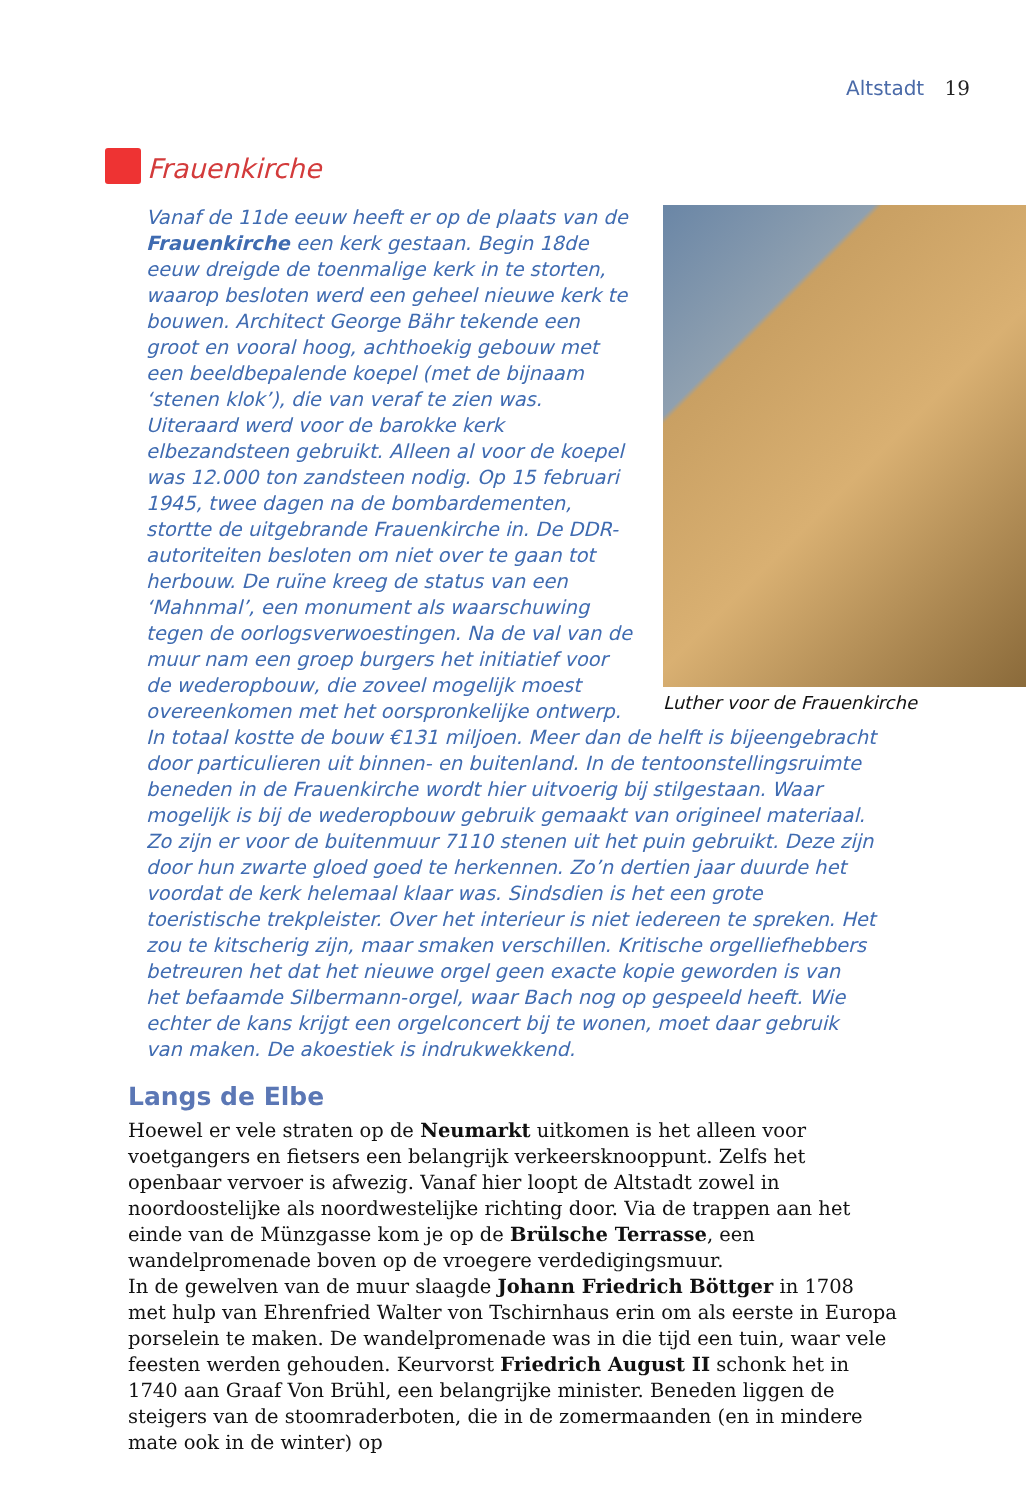Altstadt 19
Frauenkirche
Luther voor de Frauenkirche
Vanaf de 11de eeuw heeft er op de plaats van de Frauenkirche een kerk gestaan. Begin 18de eeuw dreigde de toenmalige kerk in te storten, waarop besloten werd een geheel nieuwe kerk te bouwen. Architect George Bähr tekende een groot en vooral hoog, achthoekig gebouw met een beeldbepalende koepel (met de bijnaam ‘stenen klok’), die van veraf te zien was. Uiteraard werd voor de barokke kerk elbezandsteen gebruikt. Alleen al voor de koepel was 12.000 ton zandsteen nodig. Op 15 februari 1945, twee dagen na de bombardementen, stortte de uitgebrande Frauenkirche in. De DDR-autoriteiten besloten om niet over te gaan tot herbouw. De ruïne kreeg de status van een ‘Mahnmal’, een monument als waarschuwing tegen de oorlogsverwoestingen. Na de val van de muur nam een groep burgers het initiatief voor de wederopbouw, die zoveel mogelijk moest overeenkomen met het oorspronkelijke ontwerp. In totaal kostte de bouw €131 miljoen. Meer dan de helft is bijeengebracht door particulieren uit binnen- en buitenland. In de tentoonstellingsruimte beneden in de Frauenkirche wordt hier uitvoerig bij stilgestaan. Waar mogelijk is bij de wederopbouw gebruik gemaakt van origineel materiaal. Zo zijn er voor de buitenmuur 7110 stenen uit het puin gebruikt. Deze zijn door hun zwarte gloed goed te herkennen. Zo’n dertien jaar duurde het voordat de kerk helemaal klaar was. Sindsdien is het een grote toeristische trekpleister. Over het interieur is niet iedereen te spreken. Het zou te kitscherig zijn, maar smaken verschillen. Kritische orgelliefhebbers betreuren het dat het nieuwe orgel geen exacte kopie geworden is van het befaamde Silbermann-orgel, waar Bach nog op gespeeld heeft. Wie echter de kans krijgt een orgelconcert bij te wonen, moet daar gebruik van maken. De akoestiek is indrukwekkend.
Langs de Elbe
Hoewel er vele straten op de Neumarkt uitkomen is het alleen voor voetgangers en fietsers een belangrijk verkeersknooppunt. Zelfs het openbaar vervoer is afwezig. Vanaf hier loopt de Altstadt zowel in noordoostelijke als noordwestelijke richting door. Via de trappen aan het einde van de Münzgasse kom je op de Brülsche Terrasse, een wandelpromenade boven op de vroegere verdedigingsmuur.
In de gewelven van de muur slaagde Johann Friedrich Böttger in 1708 met hulp van Ehrenfried Walter von Tschirnhaus erin om als eerste in Europa porselein te maken. De wandelpromenade was in die tijd een tuin, waar vele feesten werden gehouden. Keurvorst Friedrich August II schonk het in 1740 aan Graaf Von Brühl, een belangrijke minister. Beneden liggen de steigers van de stoomraderboten, die in de zomermaanden (en in mindere mate ook in de winter) op